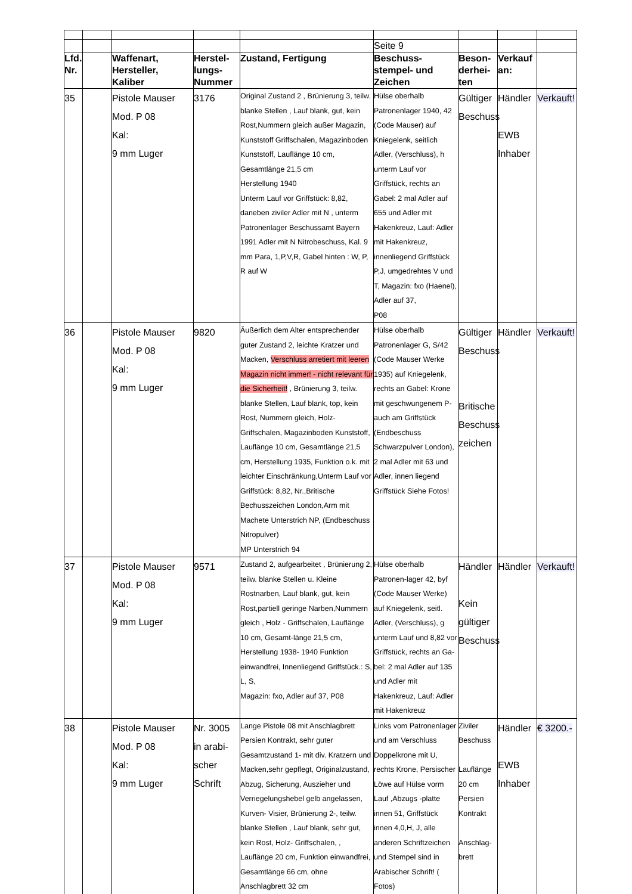| | | | | | Seite 9 | | | |
| Lfd. Nr. | | Waffenart, Hersteller, Kaliber | Herstel-lungs-Nummer | Zustand, Fertigung | Beschuss-stempel- und Zeichen | Beson-derhei-ten | Verkauf an: | |
| 35 | | Pistole Mauser Mod. P 08 Kal: 9 mm Luger | 3176 | Original Zustand 2 , Brünierung 3, teilw. blanke Stellen , Lauf blank, gut, kein Rost,Nummern gleich außer Magazin, Kunststoff Griffschalen, Magazinboden Kunststoff, Lauflänge 10 cm, Gesamtlänge 21,5 cm Herstellung 1940 Unterm Lauf vor Griffstück: 8,82, daneben ziviler Adler mit N , unterm Patronenlager Beschussamt Bayern 1991 Adler mit N Nitrobeschuss, Kal. 9 mm Para, 1,P,V,R, Gabel hinten : W, P, R auf W | Hülse oberhalb Patronenlager 1940, 42 (Code Mauser) auf Kniegelenk, seitlich Adler, (Verschluss), h unterm Lauf vor Griffstück, rechts an Gabel: 2 mal Adler auf 655 und Adler mit Hakenkreuz, Lauf: Adler mit Hakenkreuz, innenliegend Griffstück P,J, umgedrehtes V und T, Magazin: fxo (Haenel), Adler auf 37, P08 | Gültiger Beschuss | Händler EWB Inhaber | Verkauft! |
| 36 | | Pistole Mauser Mod. P 08 Kal: 9 mm Luger | 9820 | Äußerlich dem Alter entsprechender guter Zustand 2, leichte Kratzer und Macken, Verschluss arretiert mit leeren Magazin nicht immer! - nicht relevant für die Sicherheit! , Brünierung 3, teilw. blanke Stellen, Lauf blank, top, kein Rost, Nummern gleich, Holz- Griffschalen, Magazinboden Kunststoff, Lauflänge 10 cm, Gesamtlänge 21,5 cm, Herstellung 1935, Funktion o.k. mit leichter Einschränkung,Unterm Lauf vor Griffstück: 8,82, Nr.,Britische Bechusszeichen London,Arm mit Machete Unterstrich NP, (Endbeschuss Nitropulver) MP Unterstrich 94 | Hülse oberhalb Patronenlager G, S/42 (Code Mauser Werke 1935) auf Kniegelenk, rechts an Gabel: Krone mit geschwungenem P- auch am Griffstück (Endbeschuss Schwarzpulver London), 2 mal Adler mit 63 und Adler, innen liegend Griffstück Siehe Fotos! | Gültiger Beschuss Britische Beschuss zeichen | Händler | Verkauft! |
| 37 | | Pistole Mauser Mod. P 08 Kal: 9 mm Luger | 9571 | Zustand 2, aufgearbeitet , Brünierung 2, teilw. blanke Stellen u. Kleine Rostnarben, Lauf blank, gut, kein Rost,partiell geringe Narben,Nummern gleich , Holz - Griffschalen, Lauflänge 10 cm, Gesamt-länge 21,5 cm, Herstellung 1938- 1940 Funktion einwandfrei, Innenliegend Griffstück.: S, L, S, Magazin: fxo, Adler auf 37, P08 | Hülse oberhalb Patronen-lager 42, byf (Code Mauser Werke) auf Kniegelenk, seitl. Adler, (Verschluss), g unterm Lauf und 8,82 vor Griffstück, rechts an Ga-bel: 2 mal Adler auf 135 und Adler mit Hakenkreuz, Lauf: Adler mit Hakenkreuz | Händler Kein gültiger Beschuss | Händler | Verkauft! |
| 38 | | Pistole Mauser Mod. P 08 Kal: 9 mm Luger | Nr. 3005 in arabi-scher Schrift | Lange Pistole 08 mit Anschlagbrett Persien Kontrakt, sehr guter Gesamtzustand 1- mit div. Kratzern und Macken,sehr gepflegt, Originalzustand, Abzug, Sicherung, Auszieher und Verriegelungshebel gelb angelassen, Kurven- Visier, Brünierung 2-, teilw. blanke Stellen , Lauf blank, sehr gut, kein Rost, Holz- Griffschalen, , Lauflänge 20 cm, Funktion einwandfrei, Gesamtlänge 66 cm, ohne Anschlagbrett 32 cm | Links vom Patronenlager und am Verschluss Doppelkrone mit U, rechts Krone, Persischer Löwe auf Hülse vorm Lauf ,Abzugs -platte innen 51, Griffstück innen 4,0,H, J, alle anderen Schriftzeichen und Stempel sind in Arabischer Schrift! ( Fotos) | Ziviler Beschuss Lauflänge 20 cm Persien Kontrakt Anschlag-brett | Händler EWB Inhaber | € 3200.- |